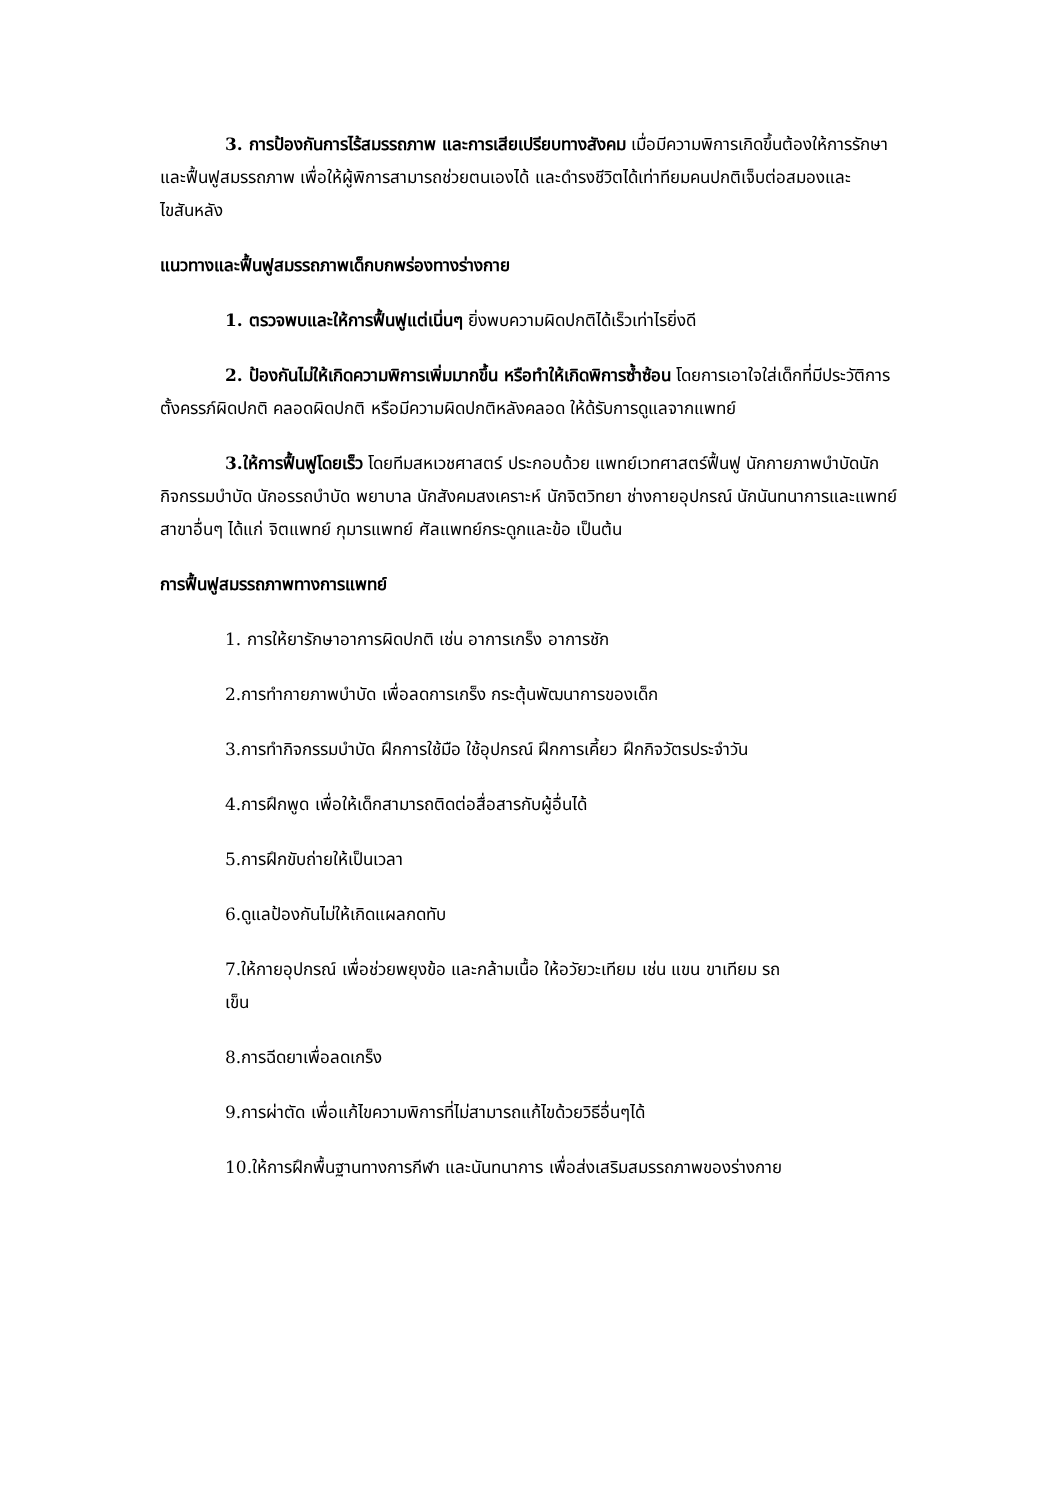3. การป้องกันการไร้สมรรถภาพ และการเสียเปรียบทางสังคม เมื่อมีความพิการเกิดขึ้นต้องให้การรักษาและฟื้นฟูสมรรถภาพ เพื่อให้ผู้พิการสามารถช่วยตนเองได้ และดำรงชีวิตได้เท่าทียมคนปกติเจ็บต่อสมองและไขสันหลัง
แนวทางและฟื้นฟูสมรรถภาพเด็กบกพร่องทางร่างกาย
1. ตรวจพบและให้การฟื้นฟูแต่เนิ่นๆ ยิ่งพบความผิดปกติได้เร็วเท่าไรยิ่งดี
2. ป้องกันไม่ให้เกิดความพิการเพิ่มมากขึ้น หรือทำให้เกิดพิการซ้ำซ้อน โดยการเอาใจใส่เด็กที่มีประวัติการตั้งครรภ์ผิดปกติ คลอดผิดปกติ หรือมีความผิดปกติหลังคลอด ให้ด้รับการดูแลจากแพทย์
3.ให้การฟื้นฟูโดยเร็ว โดยทีมสหเวชศาสตร์ ประกอบด้วย แพทย์เวทศาสตร์ฟื้นฟู นักกายภาพบำบัดนักกิจกรรมบำบัด นักอรรถบำบัด พยาบาล นักสังคมสงเคราะห์ นักจิตวิทยา ช่างกายอุปกรณ์ นักนันทนาการและแพทย์สาขาอื่นๆ ได้แก่ จิตแพทย์ กุมารแพทย์ ศัลแพทย์กระดูกและข้อ เป็นต้น
การฟื้นฟูสมรรถภาพทางการแพทย์
1. การให้ยารักษาอาการผิดปกติ เช่น อาการเกร็ง อาการชัก
2.การทำกายภาพบำบัด เพื่อลดการเกร็ง กระตุ้นพัฒนาการของเด็ก
3.การทำกิจกรรมบำบัด ฝึกการใช้มือ ใช้อุปกรณ์ ฝึกการเคี้ยว ฝึกกิจวัตรประจำวัน
4.การฝึกพูด เพื่อให้เด็กสามารถติดต่อสื่อสารกับผู้อื่นได้
5.การฝึกขับถ่ายให้เป็นเวลา
6.ดูแลป้องกันไม่ให้เกิดแผลกดทับ
7.ให้กายอุปกรณ์ เพื่อช่วยพยุงข้อ และกล้ามเนื้อ ให้อวัยวะเทียม เช่น แขน ขาเทียม รถเข็น
8.การฉีดยาเพื่อลดเกร็ง
9.การผ่าตัด เพื่อแก้ไขความพิการที่ไม่สามารถแก้ไขด้วยวิธีอื่นๆได้
10.ให้การฝึกพื้นฐานทางการกีฬา และนันทนาการ เพื่อส่งเสริมสมรรถภาพของร่างกาย